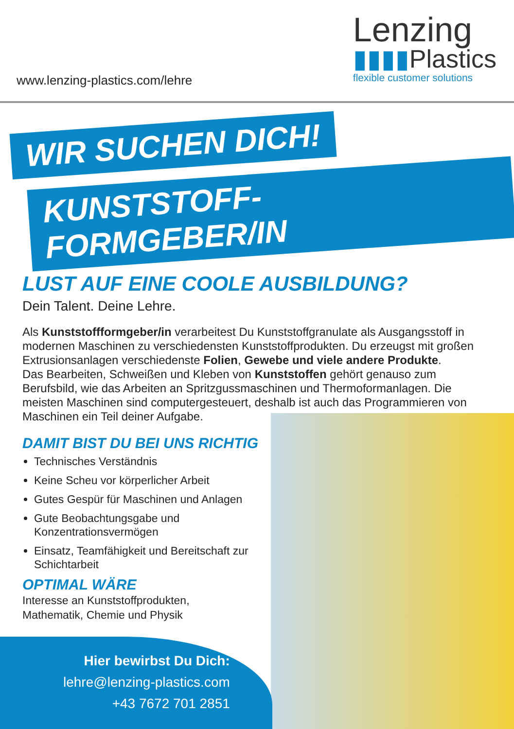www.lenzing-plastics.com/lehre
Lenzing
▮▮▮▮Plastics
flexible customer solutions
WIR SUCHEN DICH!
KUNSTSTOFF-FORMGEBER/IN
LUST AUF EINE COOLE AUSBILDUNG?
Dein Talent. Deine Lehre.
Als Kunststoffformgeber/in verarbeitest Du Kunststoffgranulate als Ausgangsstoff in modernen Maschinen zu verschiedensten Kunststoffprodukten. Du erzeugst mit großen Extrusionsanlagen verschiedenste Folien, Gewebe und viele andere Produkte.
Das Bearbeiten, Schweißen und Kleben von Kunststoffen gehört genauso zum Berufsbild, wie das Arbeiten an Spritzgussmaschinen und Thermoformanlagen. Die meisten Maschinen sind computergesteuert, deshalb ist auch das Programmieren von Maschinen ein Teil deiner Aufgabe.
DAMIT BIST DU BEI UNS RICHTIG
Technisches Verständnis
Keine Scheu vor körperlicher Arbeit
Gutes Gespür für Maschinen und Anlagen
Gute Beobachtungsgabe und Konzentrationsvermögen
Einsatz, Teamfähigkeit und Bereitschaft zur Schichtarbeit
OPTIMAL WÄRE
Interesse an Kunststoffprodukten,
Mathematik, Chemie und Physik
Hier bewirbst Du Dich:
lehre@lenzing-plastics.com
+43 7672 701 2851